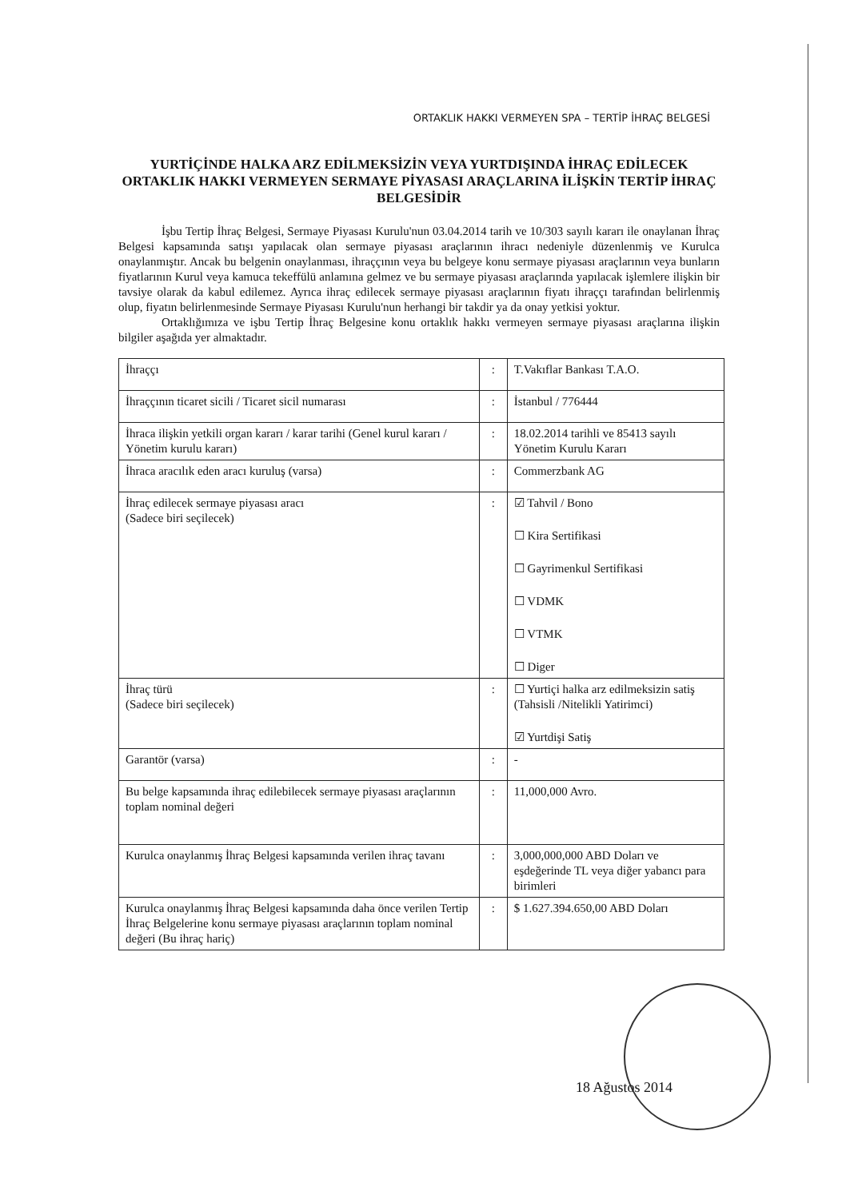ORTAKLIK HAKKI VERMEYEN SPA – TERTİP İHRAÇ BELGESİ
YURTİÇİNDE HALKA ARZ EDİLMEKSİZİN VEYA YURTDIŞINDA İHRAÇ EDİLECEK ORTAKLIK HAKKI VERMEYEN SERMAYE PİYASASI ARAÇLARINA İLİŞKİN TERTİP İHRAÇ BELGESİDİR
İşbu Tertip İhraç Belgesi, Sermaye Piyasası Kurulu'nun 03.04.2014 tarih ve 10/303 sayılı kararı ile onaylanan İhraç Belgesi kapsamında satışı yapılacak olan sermaye piyasası araçlarının ihracı nedeniyle düzenlenmiş ve Kurulca onaylanmıştır. Ancak bu belgenin onaylanması, ihraççının veya bu belgeye konu sermaye piyasası araçlarının veya bunların fiyatlarının Kurul veya kamuca tekeffülü anlamına gelmez ve bu sermaye piyasası araçlarında yapılacak işlemlere ilişkin bir tavsiye olarak da kabul edilemez. Ayrıca ihraç edilecek sermaye piyasası araçlarının fiyatı ihraççı tarafından belirlenmiş olup, fiyatın belirlenmesinde Sermaye Piyasası Kurulu'nun herhangi bir takdir ya da onay yetkisi yoktur.
Ortaklığımıza ve işbu Tertip İhraç Belgesine konu ortaklık hakkı vermeyen sermaye piyasası araçlarına ilişkin bilgiler aşağıda yer almaktadır.
| İhraççı | : | T.Vakıflar Bankası T.A.O. |
| İhraççının ticaret sicili / Ticaret sicil numarası | : | İstanbul / 776444 |
| İhraca ilişkin yetkili organ kararı / karar tarihi (Genel kurul kararı / Yönetim kurulu kararı) | : | 18.02.2014 tarihli ve 85413 sayılı Yönetim Kurulu Kararı |
| İhraca aracılık eden aracı kuruluş (varsa) | : | Commerzbank AG |
| İhraç edilecek sermaye piyasası aracı (Sadece biri seçilecek) | : | ☑ Tahvil / Bono ☐ Kira Sertifikasi ☐ Gayrimenkul Sertifikasi ☐ VDMK ☐ VTMK ☐ Diger |
| İhraç türü (Sadece biri seçilecek) | : | ☐ Yurtiçi halka arz edilmeksizin satiş (Tahsisli /Nitelikli Yatirimci) ☑ Yurtdişi Satiş |
| Garantör (varsa) | : | - |
| Bu belge kapsamında ihraç edilebilecek sermaye piyasası araçlarının toplam nominal değeri | : | 11,000,000 Avro. |
| Kurulca onaylanmış İhraç Belgesi kapsamında verilen ihraç tavanı | : | 3,000,000,000 ABD Doları ve eşdeğerinde TL veya diğer yabancı para birimleri |
| Kurulca onaylanmış İhraç Belgesi kapsamında daha önce verilen Tertip İhraç Belgelerine konu sermaye piyasası araçlarının toplam nominal değeri (Bu ihraç hariç) | : | $ 1.627.394.650,00 ABD Doları |
18 Ağustos 2014